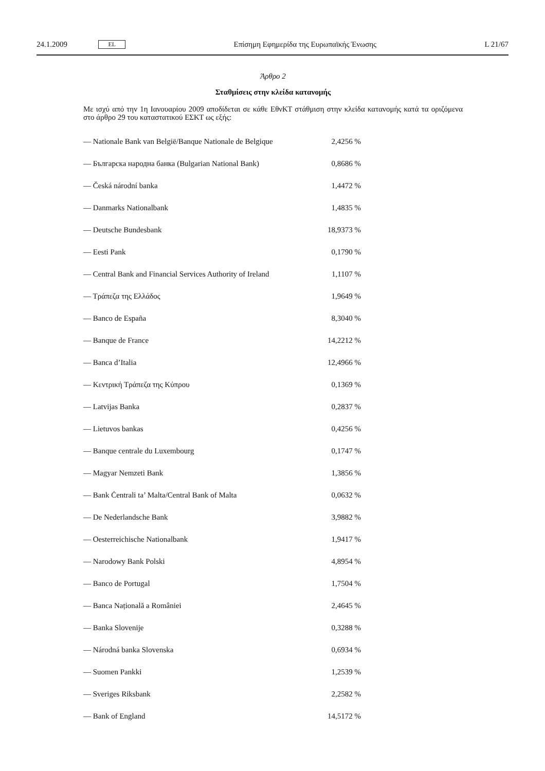24.1.2009 EL Επίσημη Εφημερίδα της Ευρωπαϊκής Ένωσης L 21/67
Άρθρο 2
Σταθμίσεις στην κλείδα κατανομής
Με ισχύ από την 1η Ιανουαρίου 2009 αποδίδεται σε κάθε ΕθνΚΤ στάθμιση στην κλείδα κατανομής κατά τα οριζόμενα στο άρθρο 29 του καταστατικού ΕΣΚΤ ως εξής:
| — Nationale Bank van België/Banque Nationale de Belgique | 2,4256 % |
| — Българска народна банка (Bulgarian National Bank) | 0,8686 % |
| — Česká národní banka | 1,4472 % |
| — Danmarks Nationalbank | 1,4835 % |
| — Deutsche Bundesbank | 18,9373 % |
| — Eesti Pank | 0,1790 % |
| — Central Bank and Financial Services Authority of Ireland | 1,1107 % |
| — Τράπεζα της Ελλάδος | 1,9649 % |
| — Banco de España | 8,3040 % |
| — Banque de France | 14,2212 % |
| — Banca d’Italia | 12,4966 % |
| — Κεντρική Τράπεζα της Κύπρου | 0,1369 % |
| — Latvijas Banka | 0,2837 % |
| — Lietuvos bankas | 0,4256 % |
| — Banque centrale du Luxembourg | 0,1747 % |
| — Magyar Nemzeti Bank | 1,3856 % |
| — Bank Ċentrali ta’ Malta/Central Bank of Malta | 0,0632 % |
| — De Nederlandsche Bank | 3,9882 % |
| — Oesterreichische Nationalbank | 1,9417 % |
| — Narodowy Bank Polski | 4,8954 % |
| — Banco de Portugal | 1,7504 % |
| — Banca Națională a României | 2,4645 % |
| — Banka Slovenije | 0,3288 % |
| — Národná banka Slovenska | 0,6934 % |
| — Suomen Pankki | 1,2539 % |
| — Sveriges Riksbank | 2,2582 % |
| — Bank of England | 14,5172 % |